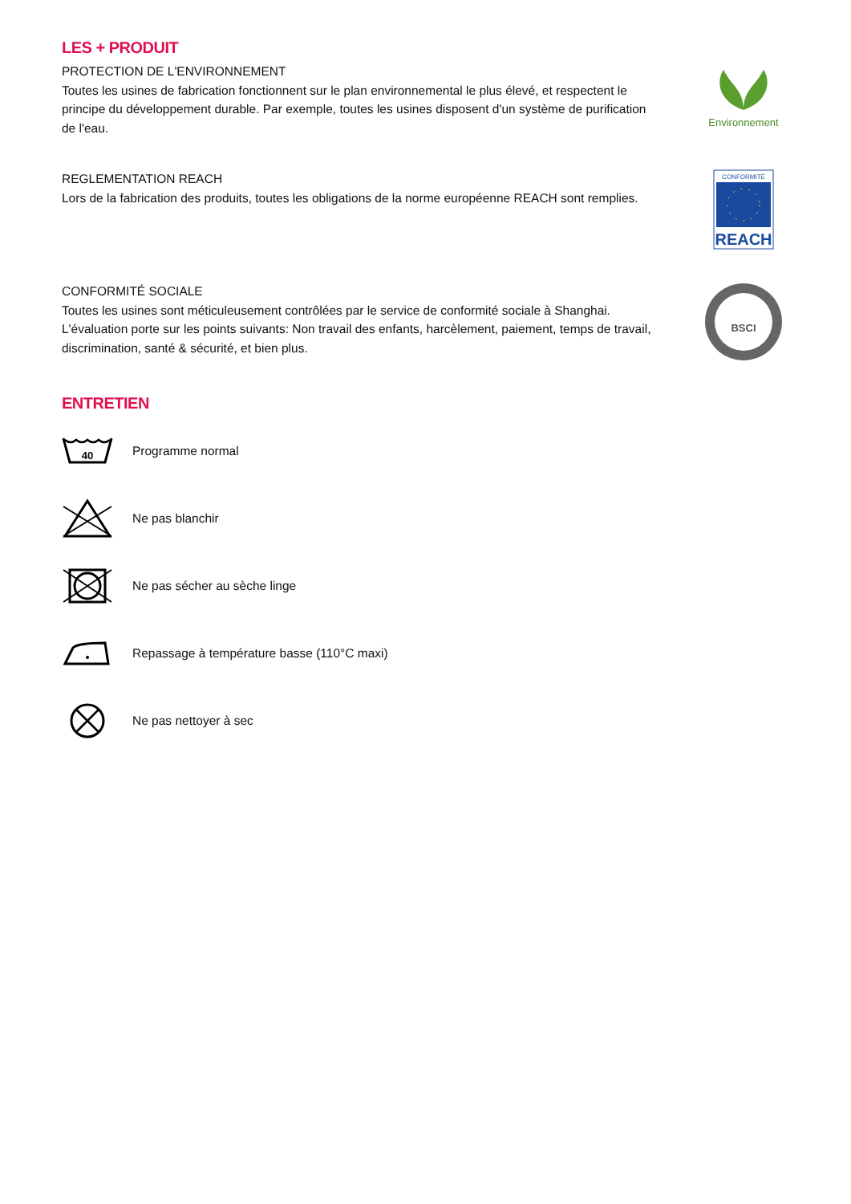LES + PRODUIT
PROTECTION DE L'ENVIRONNEMENT
Toutes les usines de fabrication fonctionnent sur le plan environnemental le plus élevé, et respectent le principe du développement durable. Par exemple, toutes les usines disposent d'un système de purification de l'eau.
Environnement
REGLEMENTATION REACH
Lors de la fabrication des produits, toutes les obligations de la norme européenne REACH sont remplies.
CONFORMITÉ
REACH
CONFORMITÉ SOCIALE
Toutes les usines sont méticuleusement contrôlées par le service de conformité sociale à Shanghai. L'évaluation porte sur les points suivants: Non travail des enfants, harcèlement, paiement, temps de travail, discrimination, santé & sécurité, et bien plus.
BSCI
ENTRETIEN
40
Programme normal
Ne pas blanchir
Ne pas sécher au sèche linge
Repassage à température basse (110°C maxi)
Ne pas nettoyer à sec